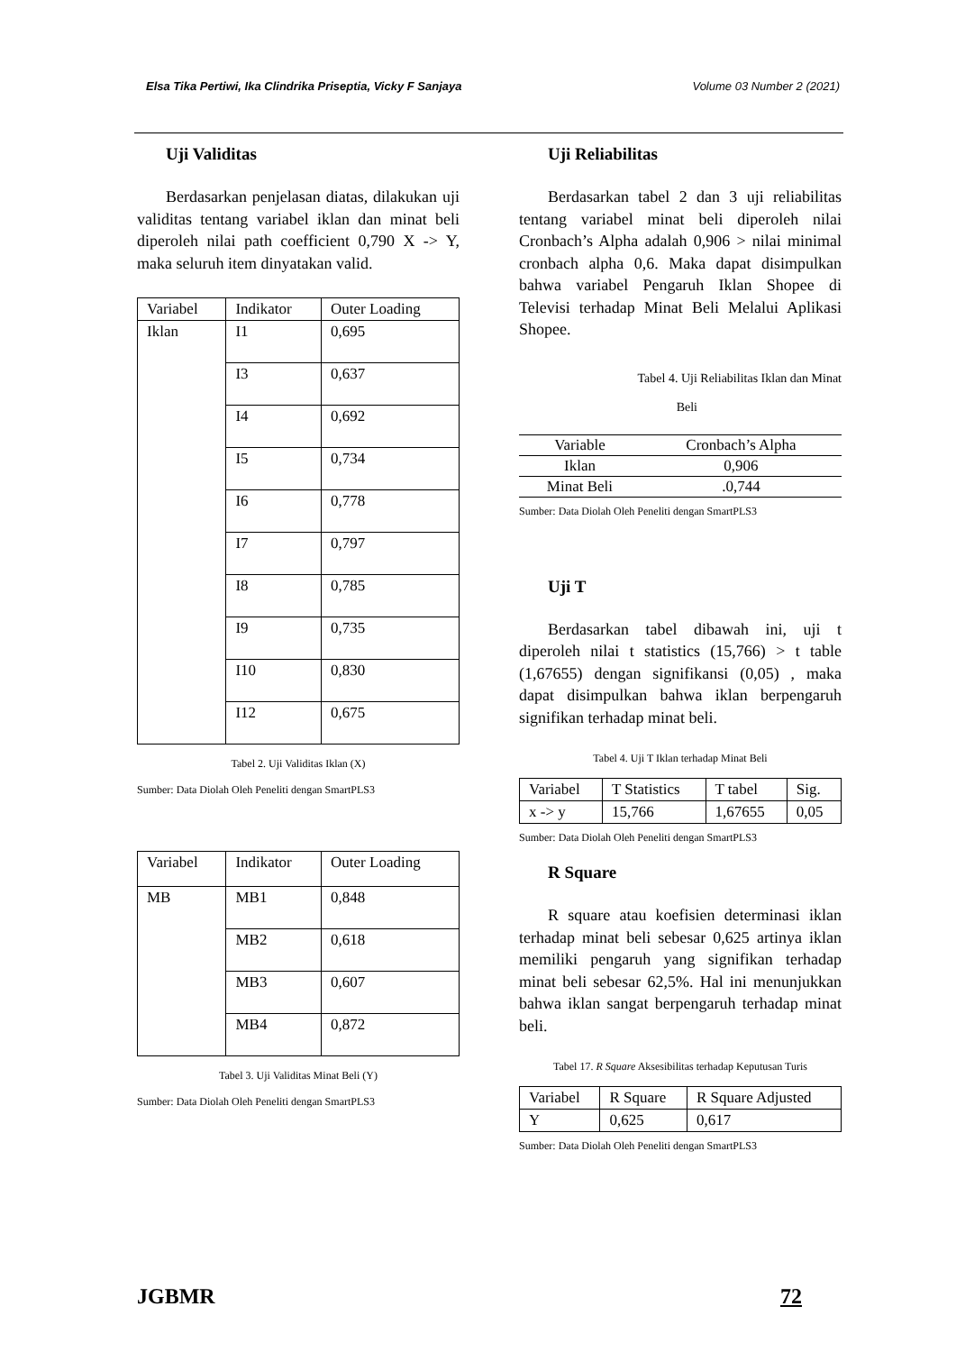Elsa Tika Pertiwi, Ika Clindrika Priseptia, Vicky F Sanjaya Volume 03 Number 2 (2021)
Uji Validitas
Berdasarkan penjelasan diatas, dilakukan uji validitas tentang variabel iklan dan minat beli diperoleh nilai path coefficient 0,790 X -> Y, maka seluruh item dinyatakan valid.
| Variabel | Indikator | Outer Loading |
| --- | --- | --- |
| Iklan | I1 | 0,695 |
| | I3 | 0,637 |
| | I4 | 0,692 |
| | I5 | 0,734 |
| | I6 | 0,778 |
| | I7 | 0,797 |
| | I8 | 0,785 |
| | I9 | 0,735 |
| | I10 | 0,830 |
| | I12 | 0,675 |
Tabel 2. Uji Validitas Iklan (X)
Sumber: Data Diolah Oleh Peneliti dengan SmartPLS3
| Variabel | Indikator | Outer Loading |
| --- | --- | --- |
| MB | MB1 | 0,848 |
| | MB2 | 0,618 |
| | MB3 | 0,607 |
| | MB4 | 0,872 |
Tabel 3. Uji Validitas Minat Beli (Y)
Sumber: Data Diolah Oleh Peneliti dengan SmartPLS3
Uji Reliabilitas
Berdasarkan tabel 2 dan 3 uji reliabilitas tentang variabel minat beli diperoleh nilai Cronbach’s Alpha adalah 0,906 > nilai minimal cronbach alpha 0,6. Maka dapat disimpulkan bahwa variabel Pengaruh Iklan Shopee di Televisi terhadap Minat Beli Melalui Aplikasi Shopee.
Tabel 4. Uji Reliabilitas Iklan dan Minat
Beli
| Variable | Cronbach’s Alpha |
| --- | --- |
| Iklan | 0,906 |
| Minat Beli | .0,744 |
Sumber: Data Diolah Oleh Peneliti dengan SmartPLS3
Uji T
Berdasarkan tabel dibawah ini, uji t diperoleh nilai t statistics (15,766) > t table (1,67655) dengan signifikansi (0,05) , maka dapat disimpulkan bahwa iklan berpengaruh signifikan terhadap minat beli.
Tabel 4. Uji T Iklan terhadap Minat Beli
| Variabel | T Statistics | T tabel | Sig. |
| --- | --- | --- | --- |
| x -> y | 15,766 | 1,67655 | 0,05 |
Sumber: Data Diolah Oleh Peneliti dengan SmartPLS3
R Square
R square atau koefisien determinasi iklan terhadap minat beli sebesar 0,625 artinya iklan memiliki pengaruh yang signifikan terhadap minat beli sebesar 62,5%. Hal ini menunjukkan bahwa iklan sangat berpengaruh terhadap minat beli.
Tabel 17. R Square Aksesibilitas terhadap Keputusan Turis
| Variabel | R Square | R Square Adjusted |
| --- | --- | --- |
| Y | 0,625 | 0,617 |
Sumber: Data Diolah Oleh Peneliti dengan SmartPLS3
JGBMR 72